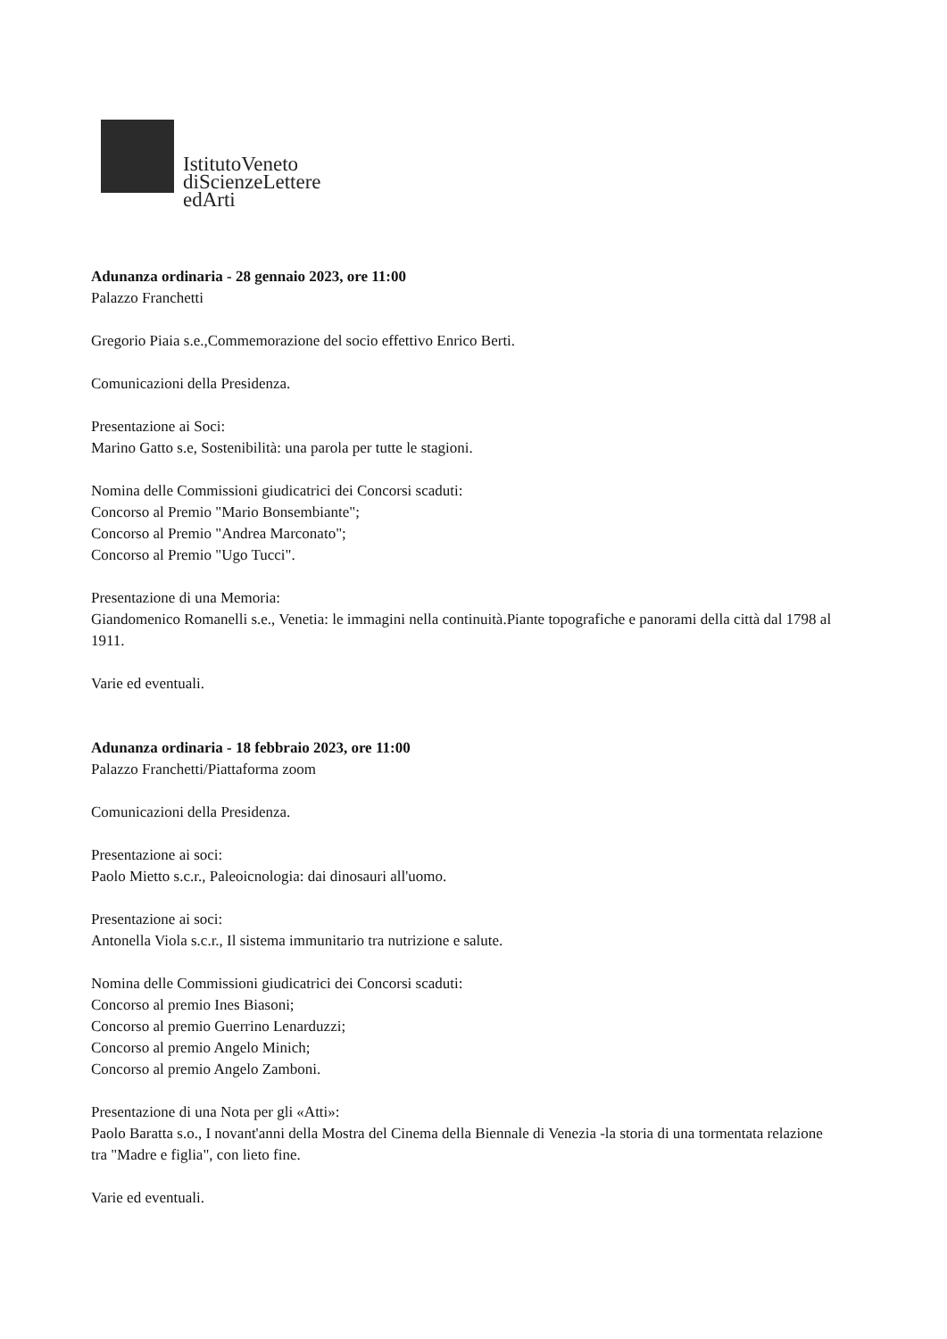IstitutoVeneto
diScienzeLettere
edArti
Adunanza ordinaria - 28 gennaio 2023, ore 11:00
Palazzo Franchetti
Gregorio Piaia s.e.,Commemorazione del socio effettivo Enrico Berti.
Comunicazioni della Presidenza.
Presentazione ai Soci:
Marino Gatto s.e, Sostenibilità: una parola per tutte le stagioni.
Nomina delle Commissioni giudicatrici dei Concorsi scaduti:
Concorso al Premio "Mario Bonsembiante";
Concorso al Premio "Andrea Marconato";
Concorso al Premio "Ugo Tucci".
Presentazione di una Memoria:
Giandomenico Romanelli s.e., Venetia: le immagini nella continuità.Piante topografiche e panorami della città dal 1798 al 1911.
Varie ed eventuali.
Adunanza ordinaria - 18 febbraio 2023, ore 11:00
Palazzo Franchetti/Piattaforma zoom
Comunicazioni della Presidenza.
Presentazione ai soci:
Paolo Mietto s.c.r., Paleoicnologia: dai dinosauri all'uomo.
Presentazione ai soci:
Antonella Viola s.c.r., Il sistema immunitario tra nutrizione e salute.
Nomina delle Commissioni giudicatrici dei Concorsi scaduti:
Concorso al premio Ines Biasoni;
Concorso al premio Guerrino Lenarduzzi;
Concorso al premio Angelo Minich;
Concorso al premio Angelo Zamboni.
Presentazione di una Nota per gli «Atti»:
Paolo Baratta s.o., I novant'anni della Mostra del Cinema della Biennale di Venezia -la storia di una tormentata relazione tra "Madre e figlia", con lieto fine.
Varie ed eventuali.